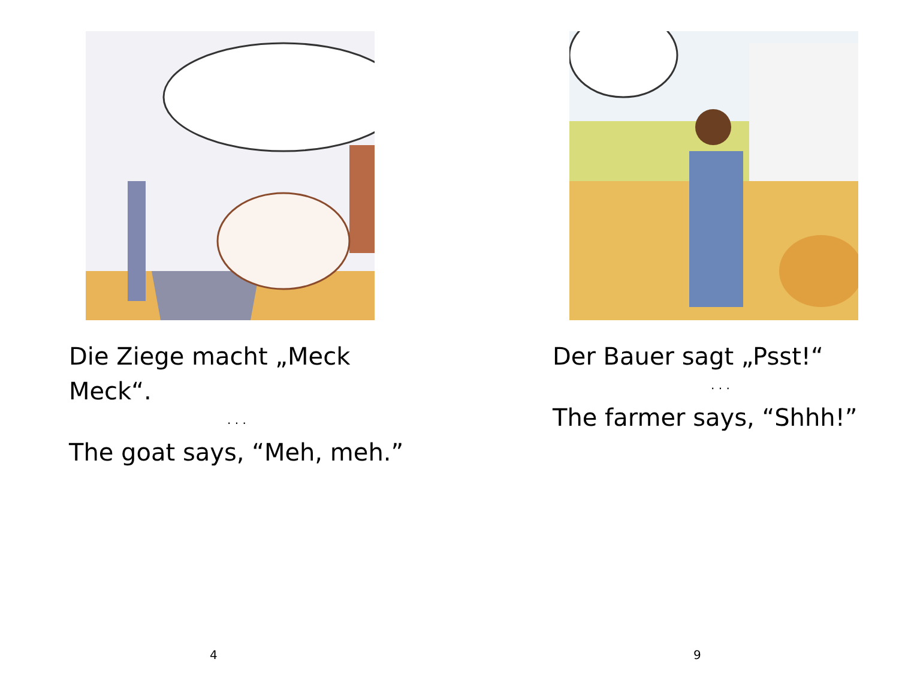Die Ziege macht „Meck Meck“.
. . .
The goat says, “Meh, meh.”
4
Der Bauer sagt „Psst!“
. . .
The farmer says, “Shhh!”
9